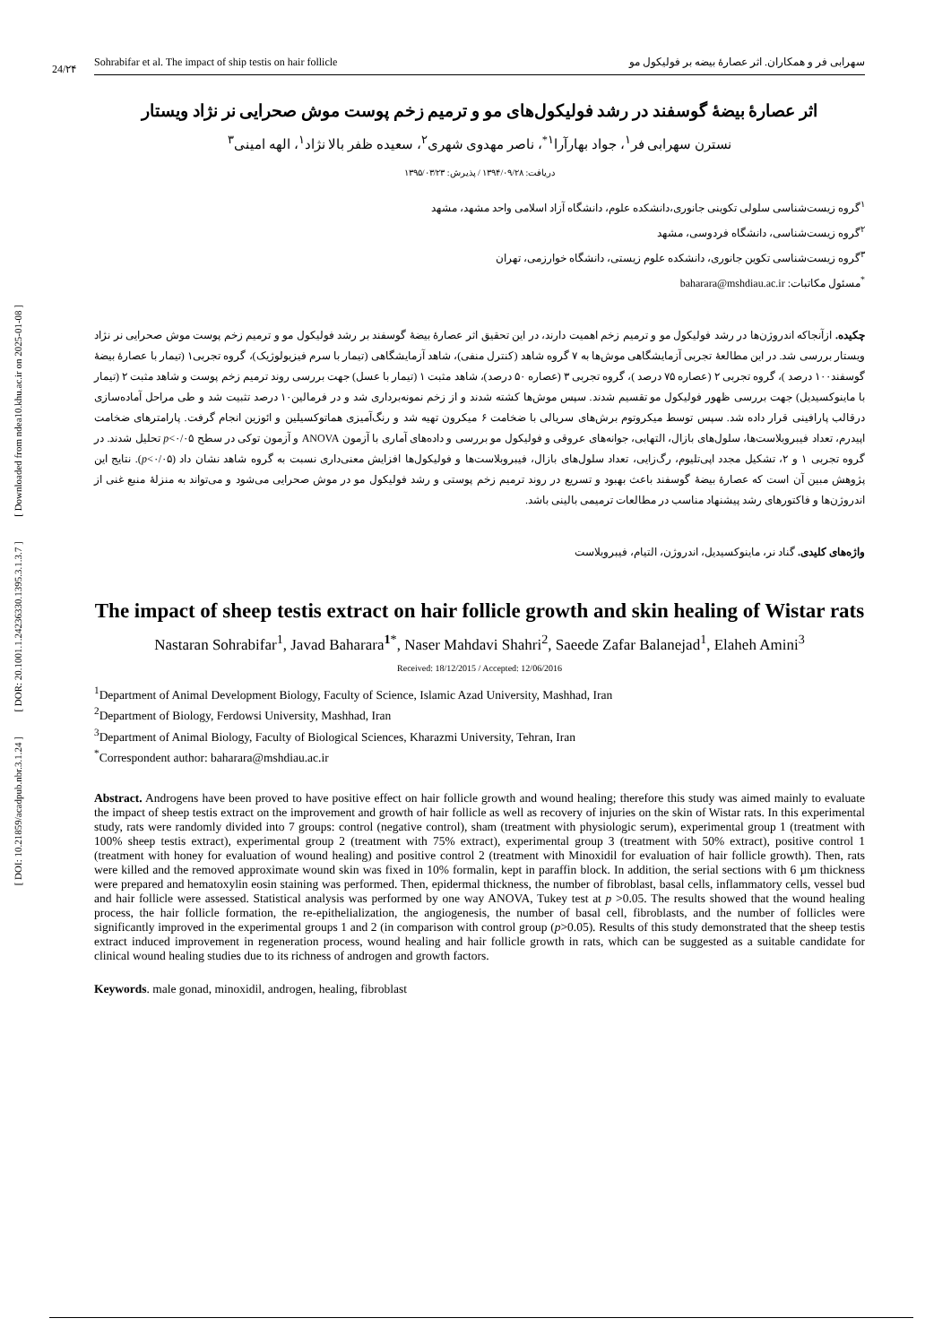[ DOI: 10.21859/acadpub.nbr.3.1.24 ] [ DOR: 20.1001.1.24236330.1395.3.1.3.7 ] [ Downloaded from ndea10.khu.ac.ir on 2025-01-08 ]
24/۲۴
Sohrabifar et al. The impact of ship testis on hair follicle سهرابی فر و همکاران. اثر عصارهٔ بیضه بر فولیکول مو
اثر عصارهٔ بیضهٔ گوسفند در رشد فولیکول‌های مو و ترمیم زخم پوست موش صحرایی نر نژاد ویستار
نسترن سهرابی فر<sup>۱</sup>، جواد بهارآرا<sup>۱*</sup>، ناصر مهدوی شهری<sup>۲</sup>، سعیده ظفر بالا نژاد<sup>۱</sup>، الهه امینی<sup>۳</sup>
دریافت: ۱۳۹۴/۰۹/۲۸ / پذیرش: ۱۳۹۵/۰۳/۲۳
<sup>۱</sup> گروه زیست‌شناسی سلولی تکوینی جانوری،دانشکده علوم، دانشگاه آزاد اسلامی واحد مشهد، مشهد
<sup>۲</sup> گروه زیست‌شناسی، دانشگاه فردوسی، مشهد
<sup>۳</sup> گروه زیست‌شناسی تکوین جانوری، دانشکده علوم زیستی، دانشگاه خوارزمی، تهران
<sup>*</sup> مسئول مکاتبات: baharara@mshdiau.ac.ir
چکیده. ازآنجاکه اندروژن‌ها در رشد فولیکول مو و ترمیم زخم اهمیت دارند، در این تحقیق اثر عصارهٔ بیضهٔ گوسفند بر رشد فولیکول مو و ترمیم زخم پوست موش صحرایی نر نژاد ویستار بررسی شد. در این مطالعهٔ تجربی آزمایشگاهی موش‌ها به ۷ گروه شاهد (کنترل منفی)، شاهد آزمایشگاهی (تیمار با سرم فیزیولوژیک)، گروه تجربی۱ (تیمار با عصارهٔ بیضهٔ گوسفند۱۰۰ درصد )، گروه تجربی ۲ (عصاره ۷۵ درصد )، گروه تجربی ۳ (عصاره ۵۰ درصد)، شاهد مثبت ۱ (تیمار با عسل) جهت بررسی روند ترمیم زخم پوست و شاهد مثبت ۲ (تیمار با ماینوکسیدیل) جهت بررسی ظهور فولیکول مو تقسیم شدند. سپس موش‌ها کشته شدند و از زخم نمونه‌برداری شد و در فرمالین۱۰ درصد تثبیت شد و طی مراحل آماده‌سازی درقالب پارافینی قرار داده شد. سپس توسط میکروتوم برش‌های سریالی با ضخامت ۶ میکرون تهیه شد و رنگ‌آمیزی هماتوکسیلین و ائوزین انجام گرفت. پارامترهای ضخامت اپیدرم، تعداد فیبروبلاست‌ها، سلول‌های بازال، التهابی، جوانه‌های عروقی و فولیکول مو بررسی و داده‌های آماری با آزمون ANOVA و آزمون توکی در سطح p<۰/۰۵ تحلیل شدند. در گروه تجربی ۱ و ۲، تشکیل مجدد اپی‌تلیوم، رگ‌زایی، تعداد سلول‌های بازال، فیبروبلاست‌ها و فولیکول‌ها افزایش معنی‌داری نسبت به گروه شاهد نشان داد (p<۰/۰۵). نتایج این پژوهش مبین آن است که عصارهٔ بیضهٔ گوسفند باعث بهبود و تسریع در روند ترمیم زخم پوستی و رشد فولیکول مو در موش صحرایی می‌شود و می‌تواند به منزلهٔ منبع غنی از اندروژن‌ها و فاکتورهای رشد پیشنهاد مناسب در مطالعات ترمیمی بالینی باشد.
واژه‌های کلیدی. گناد نر، ماینوکسیدیل، اندروژن، التیام، فیبروبلاست
The impact of sheep testis extract on hair follicle growth and skin healing of Wistar rats
Nastaran Sohrabifar<sup>1</sup>, Javad Baharara<sup>1*</sup>, Naser Mahdavi Shahri<sup>2</sup>, Saeede Zafar Balanejad<sup>1</sup>, Elaheh Amini<sup>3</sup>
Received: 18/12/2015 / Accepted: 12/06/2016
<sup>1</sup> Department of Animal Development Biology, Faculty of Science, Islamic Azad University, Mashhad, Iran
<sup>2</sup> Department of Biology, Ferdowsi University, Mashhad, Iran
<sup>3</sup> Department of Animal Biology, Faculty of Biological Sciences, Kharazmi University, Tehran, Iran
<sup>*</sup> Correspondent author: baharara@mshdiau.ac.ir
Abstract. Androgens have been proved to have positive effect on hair follicle growth and wound healing; therefore this study was aimed mainly to evaluate the impact of sheep testis extract on the improvement and growth of hair follicle as well as recovery of injuries on the skin of Wistar rats. In this experimental study, rats were randomly divided into 7 groups: control (negative control), sham (treatment with physiologic serum), experimental group 1 (treatment with 100% sheep testis extract), experimental group 2 (treatment with 75% extract), experimental group 3 (treatment with 50% extract), positive control 1 (treatment with honey for evaluation of wound healing) and positive control 2 (treatment with Minoxidil for evaluation of hair follicle growth). Then, rats were killed and the removed approximate wound skin was fixed in 10% formalin, kept in paraffin block. In addition, the serial sections with 6 µm thickness were prepared and hematoxylin eosin staining was performed. Then, epidermal thickness, the number of fibroblast, basal cells, inflammatory cells, vessel bud and hair follicle were assessed. Statistical analysis was performed by one way ANOVA, Tukey test at p >0.05. The results showed that the wound healing process, the hair follicle formation, the re-epithelialization, the angiogenesis, the number of basal cell, fibroblasts, and the number of follicles were significantly improved in the experimental groups 1 and 2 (in comparison with control group (p>0.05). Results of this study demonstrated that the sheep testis extract induced improvement in regeneration process, wound healing and hair follicle growth in rats, which can be suggested as a suitable candidate for clinical wound healing studies due to its richness of androgen and growth factors.
Keywords. male gonad, minoxidil, androgen, healing, fibroblast